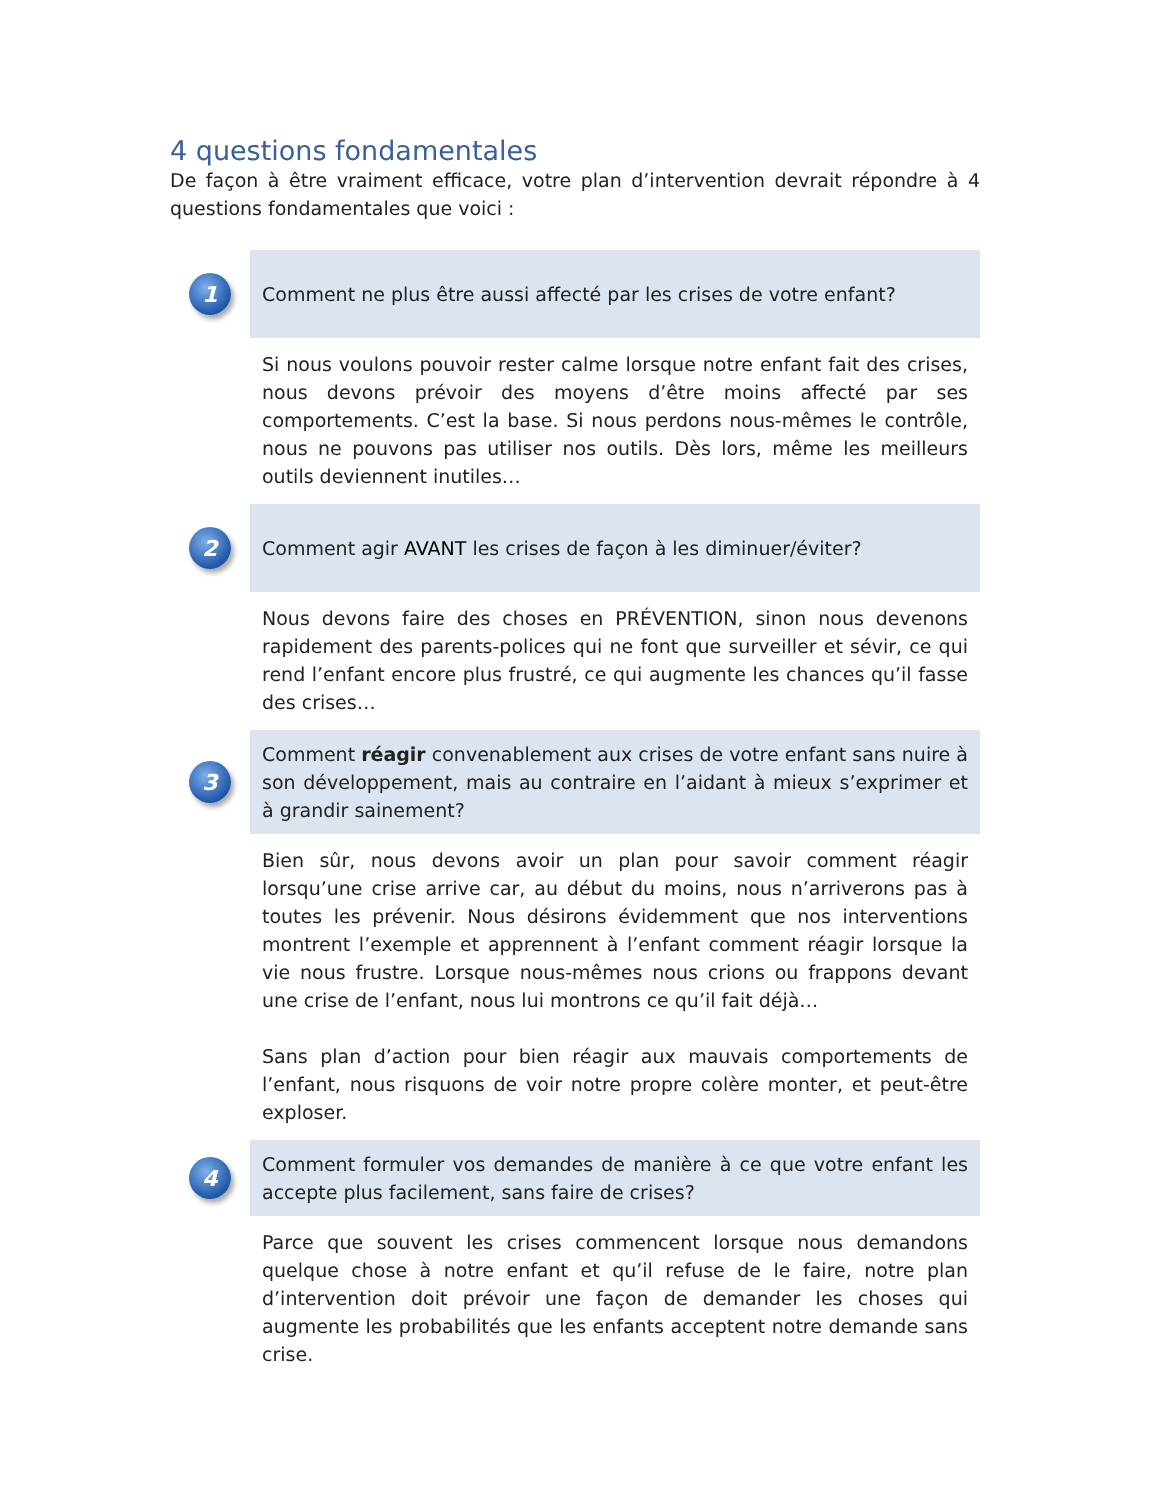4 questions fondamentales
De façon à être vraiment efficace, votre plan d’intervention devrait répondre à 4 questions fondamentales que voici :
1
Comment ne plus être aussi affecté par les crises de votre enfant?
Si nous voulons pouvoir rester calme lorsque notre enfant fait des crises, nous devons prévoir des moyens d’être moins affecté par ses comportements. C’est la base. Si nous perdons nous-mêmes le contrôle, nous ne pouvons pas utiliser nos outils. Dès lors, même les meilleurs outils deviennent inutiles…
2
Comment agir AVANT les crises de façon à les diminuer/éviter?
Nous devons faire des choses en PRÉVENTION, sinon nous devenons rapidement des parents-polices qui ne font que surveiller et sévir, ce qui rend l’enfant encore plus frustré, ce qui augmente les chances qu’il fasse des crises…
3
Comment réagir convenablement aux crises de votre enfant sans nuire à son développement, mais au contraire en l’aidant à mieux s’exprimer et à grandir sainement?
Bien sûr, nous devons avoir un plan pour savoir comment réagir lorsqu’une crise arrive car, au début du moins, nous n’arriverons pas à toutes les prévenir. Nous désirons évidemment que nos interventions montrent l’exemple et apprennent à l’enfant comment réagir lorsque la vie nous frustre. Lorsque nous-mêmes nous crions ou frappons devant une crise de l’enfant, nous lui montrons ce qu’il fait déjà…
Sans plan d’action pour bien réagir aux mauvais comportements de l’enfant, nous risquons de voir notre propre colère monter, et peut-être exploser.
4
Comment formuler vos demandes de manière à ce que votre enfant les accepte plus facilement, sans faire de crises?
Parce que souvent les crises commencent lorsque nous demandons quelque chose à notre enfant et qu’il refuse de le faire, notre plan d’intervention doit prévoir une façon de demander les choses qui augmente les probabilités que les enfants acceptent notre demande sans crise.